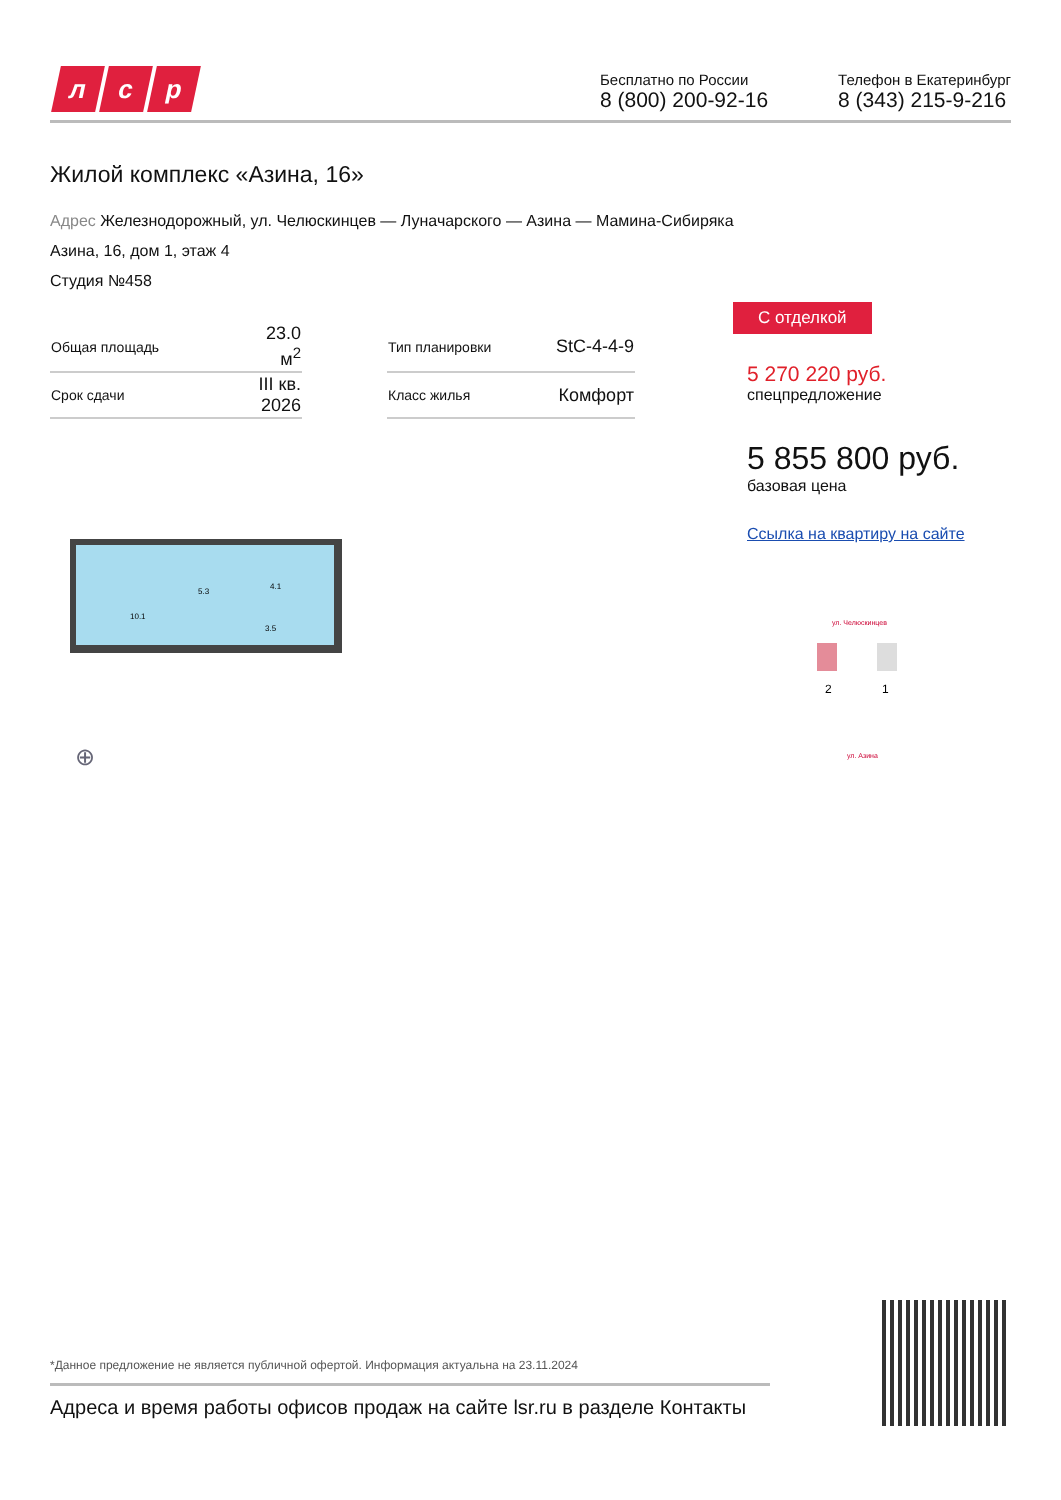л с р
Бесплатно по России
8 (800) 200-92-16
Телефон в Екатеринбург
8 (343) 215-9-216
Жилой комплекс «Азина, 16»
Адрес Железнодорожный, ул. Челюскинцев — Луначарского — Азина — Мамина-Сибиряка
Азина, 16, дом 1, этаж 4
Студия №458
| Общая площадь | 23.0 м<sup>2</sup> | | Тип планировки | StC-4-4-9 |
| Срок сдачи | III кв. 2026 | | Класс жилья | Комфорт |
10.1
5.3
4.1
3.5
⊕
С отделкой
5 270 220 руб.
спецпредложение
5 855 800 руб.
базовая цена
Ссылка на квартиру на сайте
ул. Челюскинцев
ул. Азина
2
1
*Данное предложение не является публичной офертой. Информация актуальна на 23.11.2024
Адреса и время работы офисов продаж на сайте lsr.ru в разделе Контакты